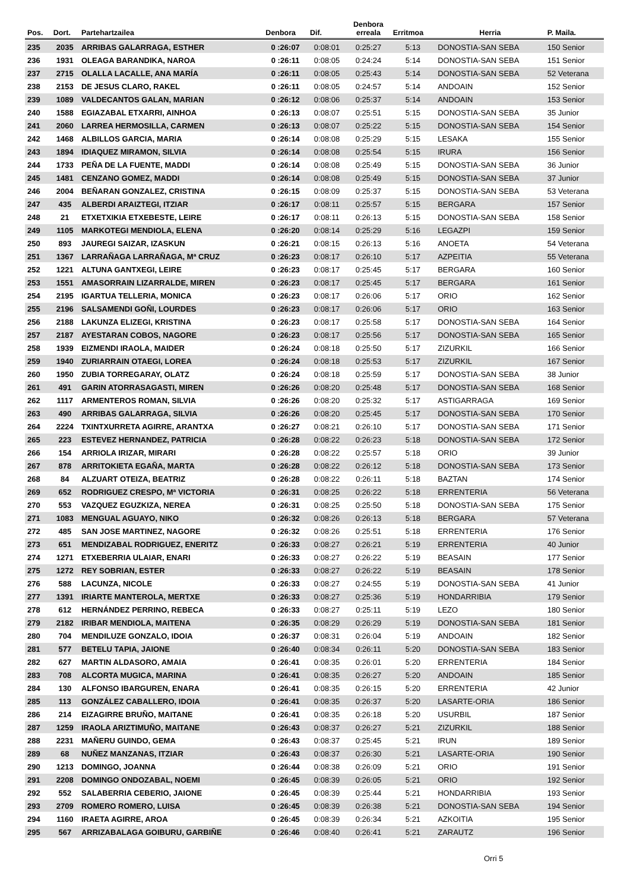| Pos. | Dort. | Partehartzailea | Denbora | Dif. | Denbora erreala | Erritmoa | Herria | P. Maila. |
| --- | --- | --- | --- | --- | --- | --- | --- | --- |
| 235 | 2035 | ARRIBAS GALARRAGA, ESTHER | 0 :26:07 | 0:08:01 | 0:25:27 | 5:13 | DONOSTIA-SAN SEBA | 150 Senior |
| 236 | 1931 | OLEAGA BARANDIKA, NAROA | 0 :26:11 | 0:08:05 | 0:24:24 | 5:14 | DONOSTIA-SAN SEBA | 151 Senior |
| 237 | 2715 | OLALLA LACALLE, ANA MARÍA | 0 :26:11 | 0:08:05 | 0:25:43 | 5:14 | DONOSTIA-SAN SEBA | 52 Veterana |
| 238 | 2153 | DE JESUS CLARO, RAKEL | 0 :26:11 | 0:08:05 | 0:24:57 | 5:14 | ANDOAIN | 152 Senior |
| 239 | 1089 | VALDECANTOS GALAN, MARIAN | 0 :26:12 | 0:08:06 | 0:25:37 | 5:14 | ANDOAIN | 153 Senior |
| 240 | 1588 | EGIAZABAL ETXARRI, AINHOA | 0 :26:13 | 0:08:07 | 0:25:51 | 5:15 | DONOSTIA-SAN SEBA | 35 Junior |
| 241 | 2060 | LARREA HERMOSILLA, CARMEN | 0 :26:13 | 0:08:07 | 0:25:22 | 5:15 | DONOSTIA-SAN SEBA | 154 Senior |
| 242 | 1468 | ALBILLOS GARCIA, MARIA | 0 :26:14 | 0:08:08 | 0:25:29 | 5:15 | LESAKA | 155 Senior |
| 243 | 1894 | IDIAQUEZ MIRAMON, SILVIA | 0 :26:14 | 0:08:08 | 0:25:54 | 5:15 | IRURA | 156 Senior |
| 244 | 1733 | PEÑA DE LA FUENTE, MADDI | 0 :26:14 | 0:08:08 | 0:25:49 | 5:15 | DONOSTIA-SAN SEBA | 36 Junior |
| 245 | 1481 | CENZANO GOMEZ, MADDI | 0 :26:14 | 0:08:08 | 0:25:49 | 5:15 | DONOSTIA-SAN SEBA | 37 Junior |
| 246 | 2004 | BEÑARAN GONZALEZ, CRISTINA | 0 :26:15 | 0:08:09 | 0:25:37 | 5:15 | DONOSTIA-SAN SEBA | 53 Veterana |
| 247 | 435 | ALBERDI ARAIZTEGI, ITZIAR | 0 :26:17 | 0:08:11 | 0:25:57 | 5:15 | BERGARA | 157 Senior |
| 248 | 21 | ETXETXIKIA ETXEBESTE, LEIRE | 0 :26:17 | 0:08:11 | 0:26:13 | 5:15 | DONOSTIA-SAN SEBA | 158 Senior |
| 249 | 1105 | MARKOTEGI MENDIOLA, ELENA | 0 :26:20 | 0:08:14 | 0:25:29 | 5:16 | LEGAZPI | 159 Senior |
| 250 | 893 | JAUREGI SAIZAR, IZASKUN | 0 :26:21 | 0:08:15 | 0:26:13 | 5:16 | ANOETA | 54 Veterana |
| 251 | 1367 | LARRAÑAGA LARRAÑAGA, Mª CRUZ | 0 :26:23 | 0:08:17 | 0:26:10 | 5:17 | AZPEITIA | 55 Veterana |
| 252 | 1221 | ALTUNA GANTXEGI, LEIRE | 0 :26:23 | 0:08:17 | 0:25:45 | 5:17 | BERGARA | 160 Senior |
| 253 | 1551 | AMASORRAIN LIZARRALDE, MIREN | 0 :26:23 | 0:08:17 | 0:25:45 | 5:17 | BERGARA | 161 Senior |
| 254 | 2195 | IGARTUA TELLERIA, MONICA | 0 :26:23 | 0:08:17 | 0:26:06 | 5:17 | ORIO | 162 Senior |
| 255 | 2196 | SALSAMENDI GOÑI, LOURDES | 0 :26:23 | 0:08:17 | 0:26:06 | 5:17 | ORIO | 163 Senior |
| 256 | 2188 | LAKUNZA ELIZEGI, KRISTINA | 0 :26:23 | 0:08:17 | 0:25:58 | 5:17 | DONOSTIA-SAN SEBA | 164 Senior |
| 257 | 2187 | AYESTARAN COBOS, NAGORE | 0 :26:23 | 0:08:17 | 0:25:56 | 5:17 | DONOSTIA-SAN SEBA | 165 Senior |
| 258 | 1939 | EIZMENDI IRAOLA, MAIDER | 0 :26:24 | 0:08:18 | 0:25:50 | 5:17 | ZIZURKIL | 166 Senior |
| 259 | 1940 | ZURIARRAIN OTAEGI, LOREA | 0 :26:24 | 0:08:18 | 0:25:53 | 5:17 | ZIZURKIL | 167 Senior |
| 260 | 1950 | ZUBIA TORREGARAY, OLATZ | 0 :26:24 | 0:08:18 | 0:25:59 | 5:17 | DONOSTIA-SAN SEBA | 38 Junior |
| 261 | 491 | GARIN ATORRASAGASTI, MIREN | 0 :26:26 | 0:08:20 | 0:25:48 | 5:17 | DONOSTIA-SAN SEBA | 168 Senior |
| 262 | 1117 | ARMENTEROS ROMAN, SILVIA | 0 :26:26 | 0:08:20 | 0:25:32 | 5:17 | ASTIGARRAGA | 169 Senior |
| 263 | 490 | ARRIBAS GALARRAGA, SILVIA | 0 :26:26 | 0:08:20 | 0:25:45 | 5:17 | DONOSTIA-SAN SEBA | 170 Senior |
| 264 | 2224 | TXINTXURRETA AGIRRE, ARANTXA | 0 :26:27 | 0:08:21 | 0:26:10 | 5:17 | DONOSTIA-SAN SEBA | 171 Senior |
| 265 | 223 | ESTEVEZ HERNANDEZ, PATRICIA | 0 :26:28 | 0:08:22 | 0:26:23 | 5:18 | DONOSTIA-SAN SEBA | 172 Senior |
| 266 | 154 | ARRIOLA IRIZAR, MIRARI | 0 :26:28 | 0:08:22 | 0:25:57 | 5:18 | ORIO | 39 Junior |
| 267 | 878 | ARRITOKIETA EGAÑA, MARTA | 0 :26:28 | 0:08:22 | 0:26:12 | 5:18 | DONOSTIA-SAN SEBA | 173 Senior |
| 268 | 84 | ALZUART OTEIZA, BEATRIZ | 0 :26:28 | 0:08:22 | 0:26:11 | 5:18 | BAZTAN | 174 Senior |
| 269 | 652 | RODRIGUEZ CRESPO, Mª VICTORIA | 0 :26:31 | 0:08:25 | 0:26:22 | 5:18 | ERRENTERIA | 56 Veterana |
| 270 | 553 | VAZQUEZ EGUZKIZA, NEREA | 0 :26:31 | 0:08:25 | 0:25:50 | 5:18 | DONOSTIA-SAN SEBA | 175 Senior |
| 271 | 1083 | MENGUAL AGUAYO, NIKO | 0 :26:32 | 0:08:26 | 0:26:13 | 5:18 | BERGARA | 57 Veterana |
| 272 | 485 | SAN JOSE MARTINEZ, NAGORE | 0 :26:32 | 0:08:26 | 0:25:51 | 5:18 | ERRENTERIA | 176 Senior |
| 273 | 651 | MENDIZABAL RODRIGUEZ, ENERITZ | 0 :26:33 | 0:08:27 | 0:26:21 | 5:19 | ERRENTERIA | 40 Junior |
| 274 | 1271 | ETXEBERRIA ULAIAR, ENARI | 0 :26:33 | 0:08:27 | 0:26:22 | 5:19 | BEASAIN | 177 Senior |
| 275 | 1272 | REY SOBRIAN, ESTER | 0 :26:33 | 0:08:27 | 0:26:22 | 5:19 | BEASAIN | 178 Senior |
| 276 | 588 | LACUNZA, NICOLE | 0 :26:33 | 0:08:27 | 0:24:55 | 5:19 | DONOSTIA-SAN SEBA | 41 Junior |
| 277 | 1391 | IRIARTE MANTEROLA, MERTXE | 0 :26:33 | 0:08:27 | 0:25:36 | 5:19 | HONDARRIBIA | 179 Senior |
| 278 | 612 | HERNÁNDEZ PERRINO, REBECA | 0 :26:33 | 0:08:27 | 0:25:11 | 5:19 | LEZO | 180 Senior |
| 279 | 2182 | IRIBAR MENDIOLA, MAITENA | 0 :26:35 | 0:08:29 | 0:26:29 | 5:19 | DONOSTIA-SAN SEBA | 181 Senior |
| 280 | 704 | MENDILUZE GONZALO, IDOIA | 0 :26:37 | 0:08:31 | 0:26:04 | 5:19 | ANDOAIN | 182 Senior |
| 281 | 577 | BETELU TAPIA, JAIONE | 0 :26:40 | 0:08:34 | 0:26:11 | 5:20 | DONOSTIA-SAN SEBA | 183 Senior |
| 282 | 627 | MARTIN ALDASORO, AMAIA | 0 :26:41 | 0:08:35 | 0:26:01 | 5:20 | ERRENTERIA | 184 Senior |
| 283 | 708 | ALCORTA MUGICA, MARINA | 0 :26:41 | 0:08:35 | 0:26:27 | 5:20 | ANDOAIN | 185 Senior |
| 284 | 130 | ALFONSO IBARGUREN, ENARA | 0 :26:41 | 0:08:35 | 0:26:15 | 5:20 | ERRENTERIA | 42 Junior |
| 285 | 113 | GONZÁLEZ CABALLERO, IDOIA | 0 :26:41 | 0:08:35 | 0:26:37 | 5:20 | LASARTE-ORIA | 186 Senior |
| 286 | 214 | EIZAGIRRE BRUÑO, MAITANE | 0 :26:41 | 0:08:35 | 0:26:18 | 5:20 | USURBIL | 187 Senior |
| 287 | 1259 | IRAOLA ARIZTIMUÑO, MAITANE | 0 :26:43 | 0:08:37 | 0:26:27 | 5:21 | ZIZURKIL | 188 Senior |
| 288 | 2231 | MAÑERU GUINDO, GEMA | 0 :26:43 | 0:08:37 | 0:25:45 | 5:21 | IRUN | 189 Senior |
| 289 | 68 | NUÑEZ MANZANAS, ITZIAR | 0 :26:43 | 0:08:37 | 0:26:30 | 5:21 | LASARTE-ORIA | 190 Senior |
| 290 | 1213 | DOMINGO, JOANNA | 0 :26:44 | 0:08:38 | 0:26:09 | 5:21 | ORIO | 191 Senior |
| 291 | 2208 | DOMINGO ONDOZABAL, NOEMI | 0 :26:45 | 0:08:39 | 0:26:05 | 5:21 | ORIO | 192 Senior |
| 292 | 552 | SALABERRIA CEBERIO, JAIONE | 0 :26:45 | 0:08:39 | 0:25:44 | 5:21 | HONDARRIBIA | 193 Senior |
| 293 | 2709 | ROMERO ROMERO, LUISA | 0 :26:45 | 0:08:39 | 0:26:38 | 5:21 | DONOSTIA-SAN SEBA | 194 Senior |
| 294 | 1160 | IRAETA AGIRRE, AROA | 0 :26:45 | 0:08:39 | 0:26:34 | 5:21 | AZKOITIA | 195 Senior |
| 295 | 567 | ARRIZABALAGA GOIBURU, GARBIÑE | 0 :26:46 | 0:08:40 | 0:26:41 | 5:21 | ZARAUTZ | 196 Senior |
Orri 5